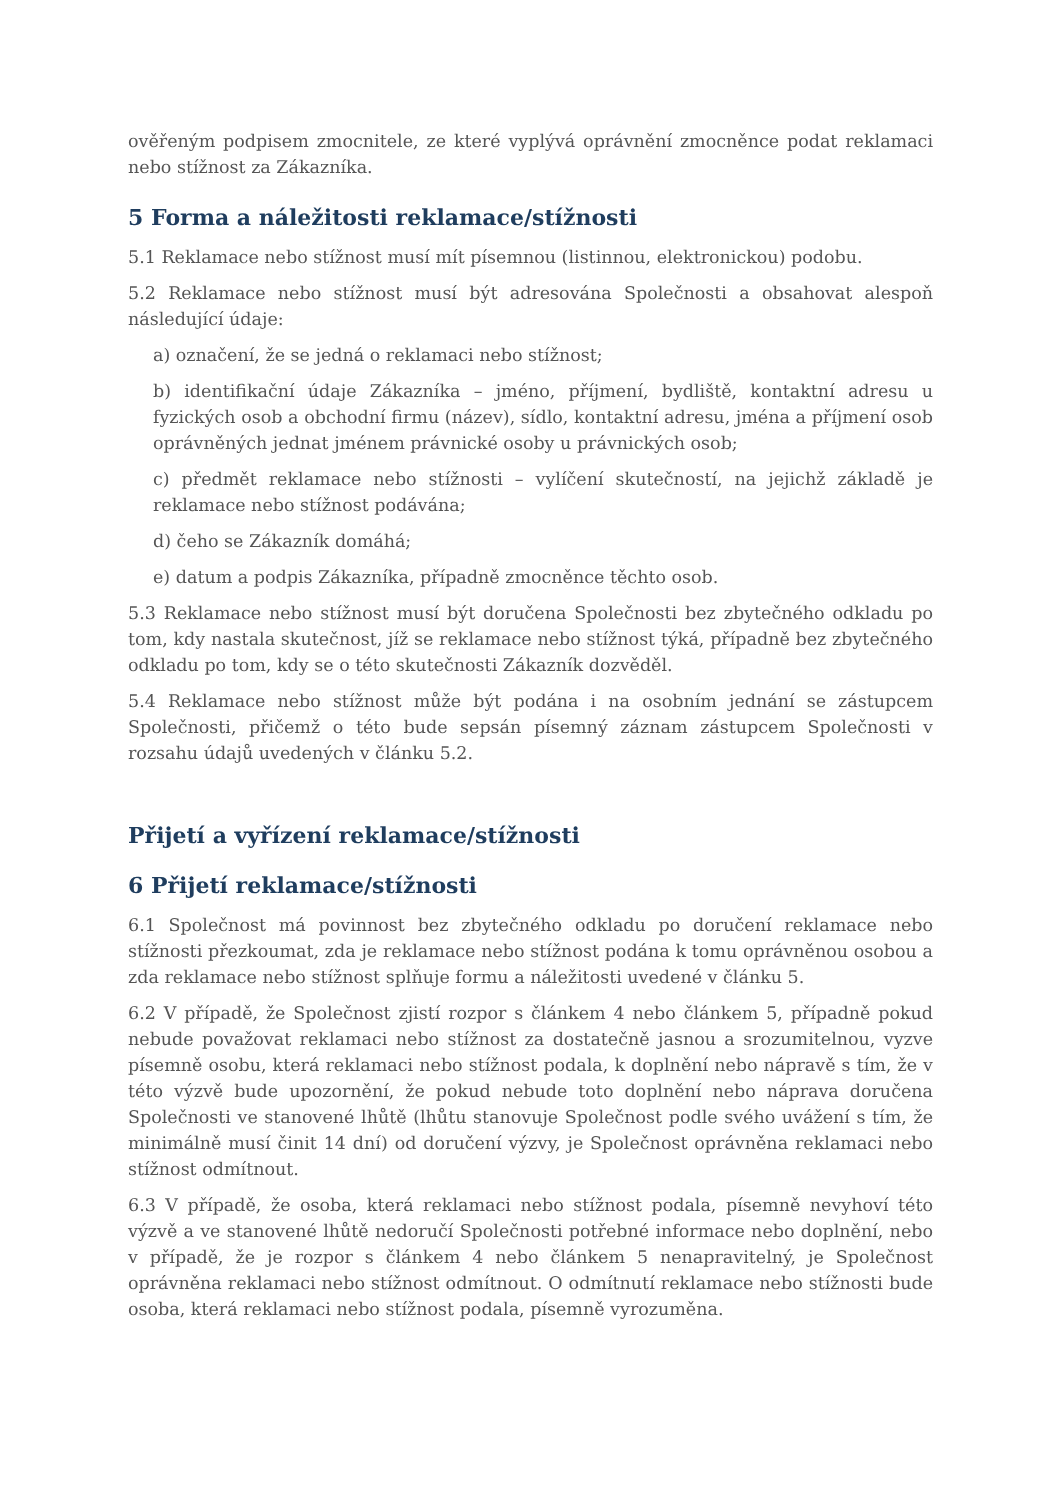ověřeným podpisem zmocnitele, ze které vyplývá oprávnění zmocněnce podat reklamaci nebo stížnost za Zákazníka.
5 Forma a náležitosti reklamace/stížnosti
5.1 Reklamace nebo stížnost musí mít písemnou (listinnou, elektronickou) podobu.
5.2 Reklamace nebo stížnost musí být adresována Společnosti a obsahovat alespoň následující údaje:
a) označení, že se jedná o reklamaci nebo stížnost;
b) identifikační údaje Zákazníka – jméno, příjmení, bydliště, kontaktní adresu u fyzických osob a obchodní firmu (název), sídlo, kontaktní adresu, jména a příjmení osob oprávněných jednat jménem právnické osoby u právnických osob;
c) předmět reklamace nebo stížnosti – vylíčení skutečností, na jejichž základě je reklamace nebo stížnost podávána;
d) čeho se Zákazník domáhá;
e) datum a podpis Zákazníka, případně zmocněnce těchto osob.
5.3 Reklamace nebo stížnost musí být doručena Společnosti bez zbytečného odkladu po tom, kdy nastala skutečnost, jíž se reklamace nebo stížnost týká, případně bez zbytečného odkladu po tom, kdy se o této skutečnosti Zákazník dozvěděl.
5.4 Reklamace nebo stížnost může být podána i na osobním jednání se zástupcem Společnosti, přičemž o této bude sepsán písemný záznam zástupcem Společnosti v rozsahu údajů uvedených v článku 5.2.
Přijetí a vyřízení reklamace/stížnosti
6 Přijetí reklamace/stížnosti
6.1 Společnost má povinnost bez zbytečného odkladu po doručení reklamace nebo stížnosti přezkoumat, zda je reklamace nebo stížnost podána k tomu oprávněnou osobou a zda reklamace nebo stížnost splňuje formu a náležitosti uvedené v článku 5.
6.2 V případě, že Společnost zjistí rozpor s článkem 4 nebo článkem 5, případně pokud nebude považovat reklamaci nebo stížnost za dostatečně jasnou a srozumitelnou, vyzve písemně osobu, která reklamaci nebo stížnost podala, k doplnění nebo nápravě s tím, že v této výzvě bude upozornění, že pokud nebude toto doplnění nebo náprava doručena Společnosti ve stanovené lhůtě (lhůtu stanovuje Společnost podle svého uvážení s tím, že minimálně musí činit 14 dní) od doručení výzvy, je Společnost oprávněna reklamaci nebo stížnost odmítnout.
6.3 V případě, že osoba, která reklamaci nebo stížnost podala, písemně nevyhoví této výzvě a ve stanovené lhůtě nedoručí Společnosti potřebné informace nebo doplnění, nebo v případě, že je rozpor s článkem 4 nebo článkem 5 nenapravitelný, je Společnost oprávněna reklamaci nebo stížnost odmítnout. O odmítnutí reklamace nebo stížnosti bude osoba, která reklamaci nebo stížnost podala, písemně vyrozuměna.